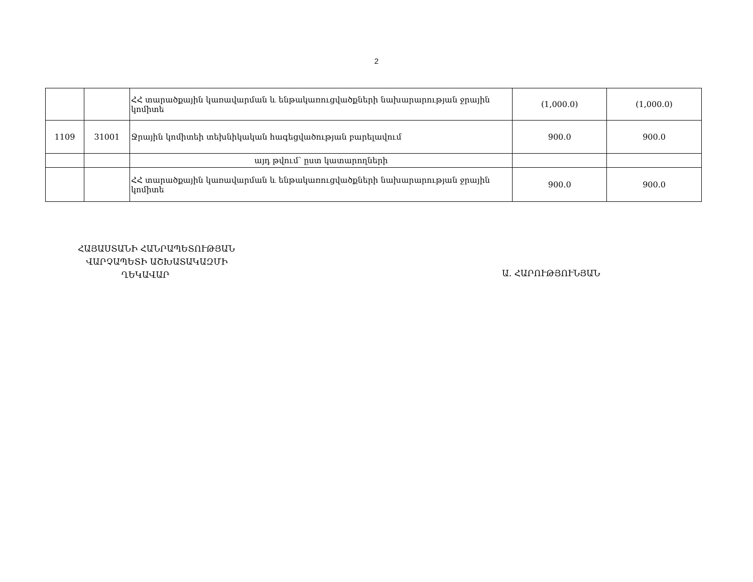2
| | | ՀՀ տարածքային կառավարման և ենթակառուցվածքների նախարարության ջրային կոմիտե | (1,000.0) | (1,000.0) |
| 1109 | 31001 | Ջրային կոմիտեի տեխնիկական հագեցվածության բարելավում | 900.0 | 900.0 |
| | | այդ թվում՝ ըստ կատարողների | | |
| | | ՀՀ տարածքային կառավարման և ենթակառուցվածքների նախարարության ջրային կոմիտե | 900.0 | 900.0 |
ՀԱՅԱՍՏԱՆԻ ՀԱՆՐԱՊԵՏՈՒԹՅԱՆ
ՎԱՐՉԱՊԵՏԻ ԱՇԽԱՏԱԿԱԶՄԻ
ՂԵԿԱՎԱՐ
Ա. ՀԱՐՈՒԹՅՈՒՆՅԱՆ